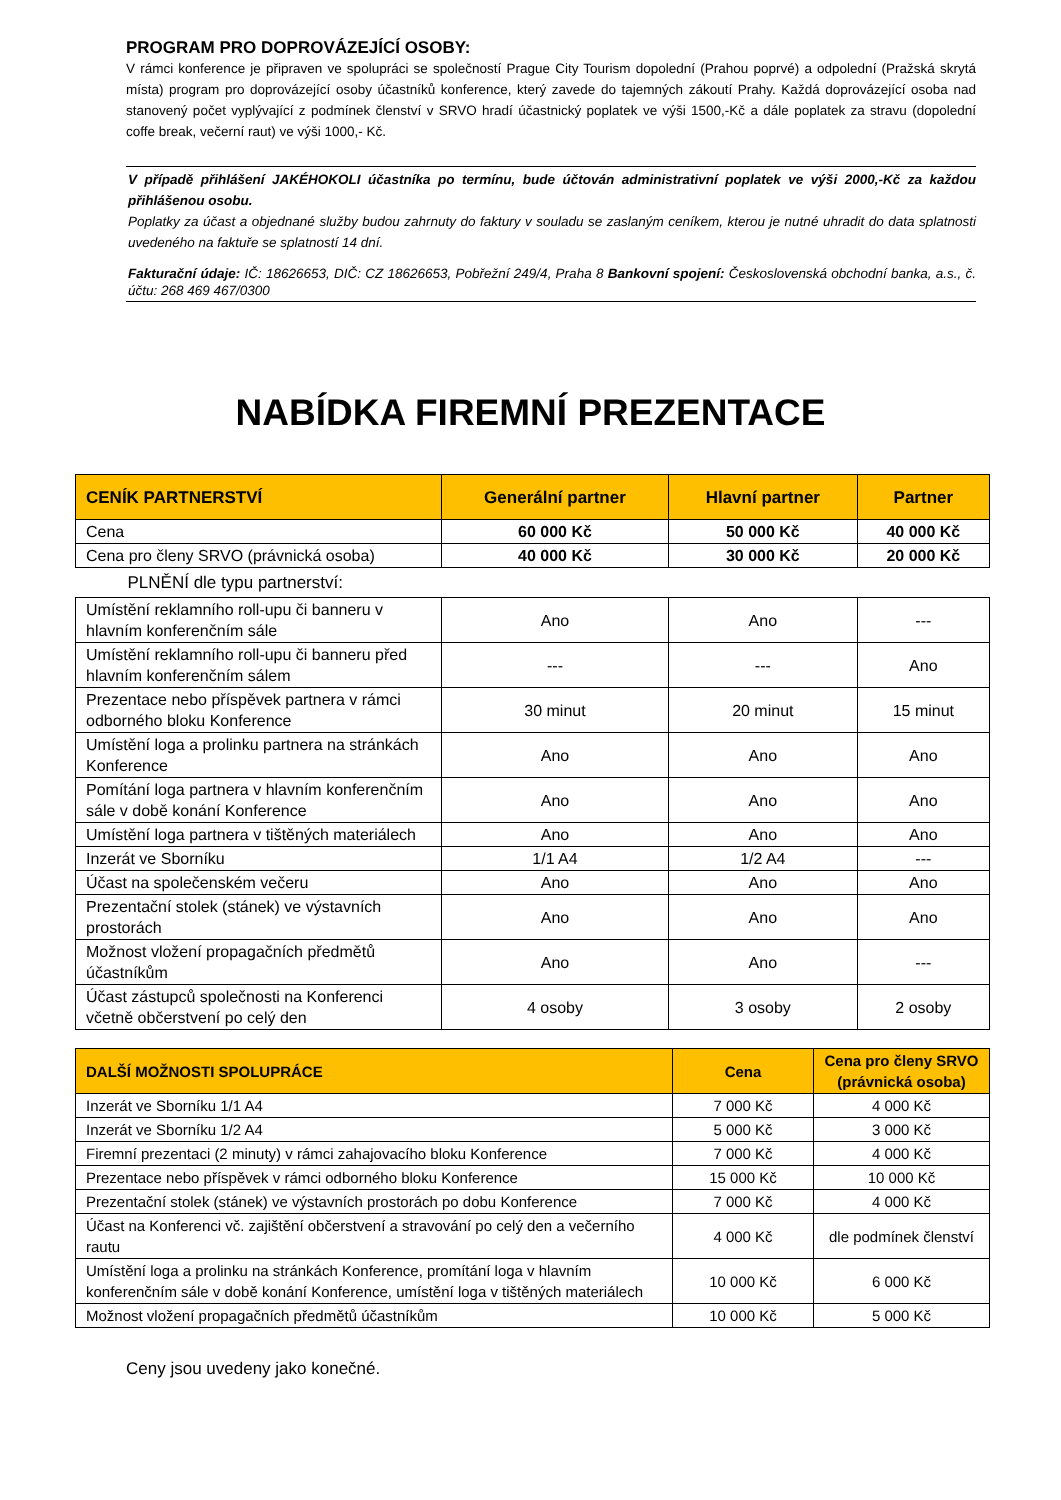PROGRAM PRO DOPROVÁZEJÍCÍ OSOBY:
V rámci konference je připraven ve spolupráci se společností Prague City Tourism dopolední (Prahou poprvé) a odpolední (Pražská skrytá místa) program pro doprovázející osoby účastníků konference, který zavede do tajemných zákoutí Prahy. Každá doprovázející osoba nad stanovený počet vyplývající z podmínek členství v SRVO hradí účastnický poplatek ve výši 1500,-Kč a dále poplatek za stravu (dopolední coffe break, večerní raut) ve výši 1000,- Kč.
V případě přihlášení JAKÉHOKOLI účastníka po termínu, bude účtován administrativní poplatek ve výši 2000,-Kč za každou přihlášenou osobu.
Poplatky za účast a objednané služby budou zahrnuty do faktury v souladu se zaslaným ceníkem, kterou je nutné uhradit do data splatnosti uvedeného na faktuře se splatností 14 dní.
Fakturační údaje: IČ: 18626653, DIČ: CZ 18626653, Pobřežní 249/4, Praha 8 Bankovní spojení: Československá obchodní banka, a.s., č. účtu: 268 469 467/0300
NABÍDKA FIREMNÍ PREZENTACE
| CENÍK PARTNERSTVÍ | Generální partner | Hlavní partner | Partner |
| --- | --- | --- | --- |
| Cena | 60 000 Kč | 50 000 Kč | 40 000 Kč |
| Cena pro členy SRVO (právnická osoba) | 40 000 Kč | 30 000 Kč | 20 000 Kč |
| PLNĚNÍ dle typu partnerství: | | | |
| Umístění reklamního roll-upu či banneru v hlavním konferenčním sále | Ano | Ano | --- |
| Umístění reklamního roll-upu či banneru před hlavním konferenčním sálem | --- | --- | Ano |
| Prezentace nebo příspěvek partnera v rámci odborného bloku Konference | 30 minut | 20 minut | 15 minut |
| Umístění loga a prolinku partnera na stránkách Konference | Ano | Ano | Ano |
| Pomítání loga partnera v hlavním konferenčním sále v době konání Konference | Ano | Ano | Ano |
| Umístění loga partnera v tištěných materiálech | Ano | Ano | Ano |
| Inzerát ve Sborníku | 1/1 A4 | 1/2 A4 | --- |
| Účast na společenském večeru | Ano | Ano | Ano |
| Prezentační stolek (stánek) ve výstavních prostorách | Ano | Ano | Ano |
| Možnost vložení propagačních předmětů účastníkům | Ano | Ano | --- |
| Účast zástupců společnosti na Konferenci včetně občerstvení po celý den | 4 osoby | 3 osoby | 2 osoby |
| DALŠÍ MOŽNOSTI SPOLUPRÁCE | Cena | Cena pro členy SRVO (právnická osoba) |
| --- | --- | --- |
| Inzerát ve Sborníku 1/1 A4 | 7 000 Kč | 4 000 Kč |
| Inzerát ve Sborníku 1/2 A4 | 5 000 Kč | 3 000 Kč |
| Firemní prezentaci (2 minuty) v rámci zahajovacího bloku Konference | 7 000 Kč | 4 000 Kč |
| Prezentace nebo příspěvek v rámci odborného bloku Konference | 15 000 Kč | 10 000 Kč |
| Prezentační stolek (stánek) ve výstavních prostorách po dobu Konference | 7 000 Kč | 4 000 Kč |
| Účast na Konferenci vč. zajištění občerstvení a stravování po celý den a večerního rautu | 4 000 Kč | dle podmínek členství |
| Umístění loga a prolinku na stránkách Konference, promítání loga v hlavním konferenčním sále v době konání Konference, umístění loga v tištěných materiálech | 10 000 Kč | 6 000 Kč |
| Možnost vložení propagačních předmětů účastníkům | 10 000 Kč | 5 000 Kč |
Ceny jsou uvedeny jako konečné.